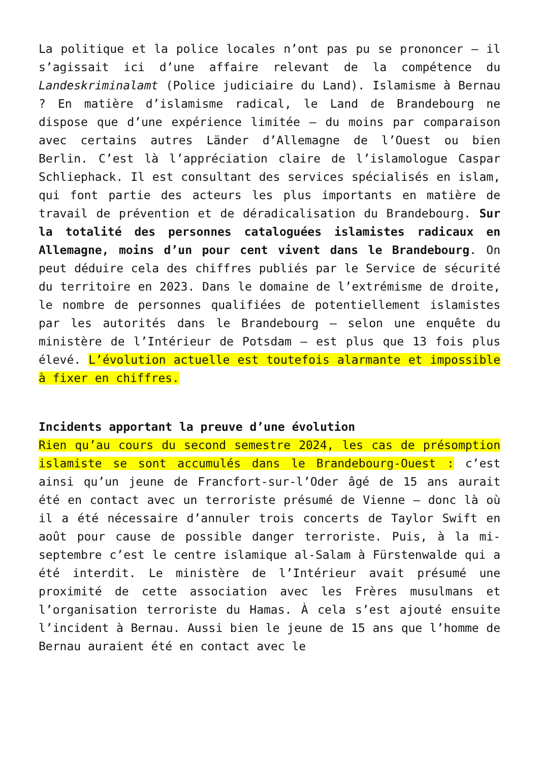La politique et la police locales n’ont pas pu se prononcer – il s’agissait ici d’une affaire relevant de la compétence du Landeskriminalamt (Police judiciaire du Land). Islamisme à Bernau ? En matière d’islamisme radical, le Land de Brandebourg ne dispose que d’une expérience limitée – du moins par comparaison avec certains autres Länder d’Allemagne de l’Ouest ou bien Berlin. C’est là l’appréciation claire de l’islamologue Caspar Schliephack. Il est consultant des services spécialisés en islam, qui font partie des acteurs les plus importants en matière de travail de prévention et de déradicalisation du Brandebourg. Sur la totalité des personnes cataloguées islamistes radicaux en Allemagne, moins d’un pour cent vivent dans le Brandebourg. On peut déduire cela des chiffres publiés par le Service de sécurité du territoire en 2023. Dans le domaine de l’extrémisme de droite, le nombre de personnes qualifiées de potentiellement islamistes par les autorités dans le Brandebourg – selon une enquête du ministère de l’Intérieur de Potsdam – est plus que 13 fois plus élevé. L’évolution actuelle est toutefois alarmante et impossible à fixer en chiffres.
Incidents apportant la preuve d’une évolution
Rien qu’au cours du second semestre 2024, les cas de présomption islamiste se sont accumulés dans le Brandebourg-Ouest : c’est ainsi qu’un jeune de Francfort-sur-l’Oder âgé de 15 ans aurait été en contact avec un terroriste présumé de Vienne – donc là où il a été nécessaire d’annuler trois concerts de Taylor Swift en août pour cause de possible danger terroriste. Puis, à la mi-septembre c’est le centre islamique al-Salam à Fürstenwalde qui a été interdit. Le ministère de l’Intérieur avait présumé une proximité de cette association avec les Frères musulmans et l’organisation terroriste du Hamas. À cela s’est ajouté ensuite l’incident à Bernau. Aussi bien le jeune de 15 ans que l’homme de Bernau auraient été en contact avec le